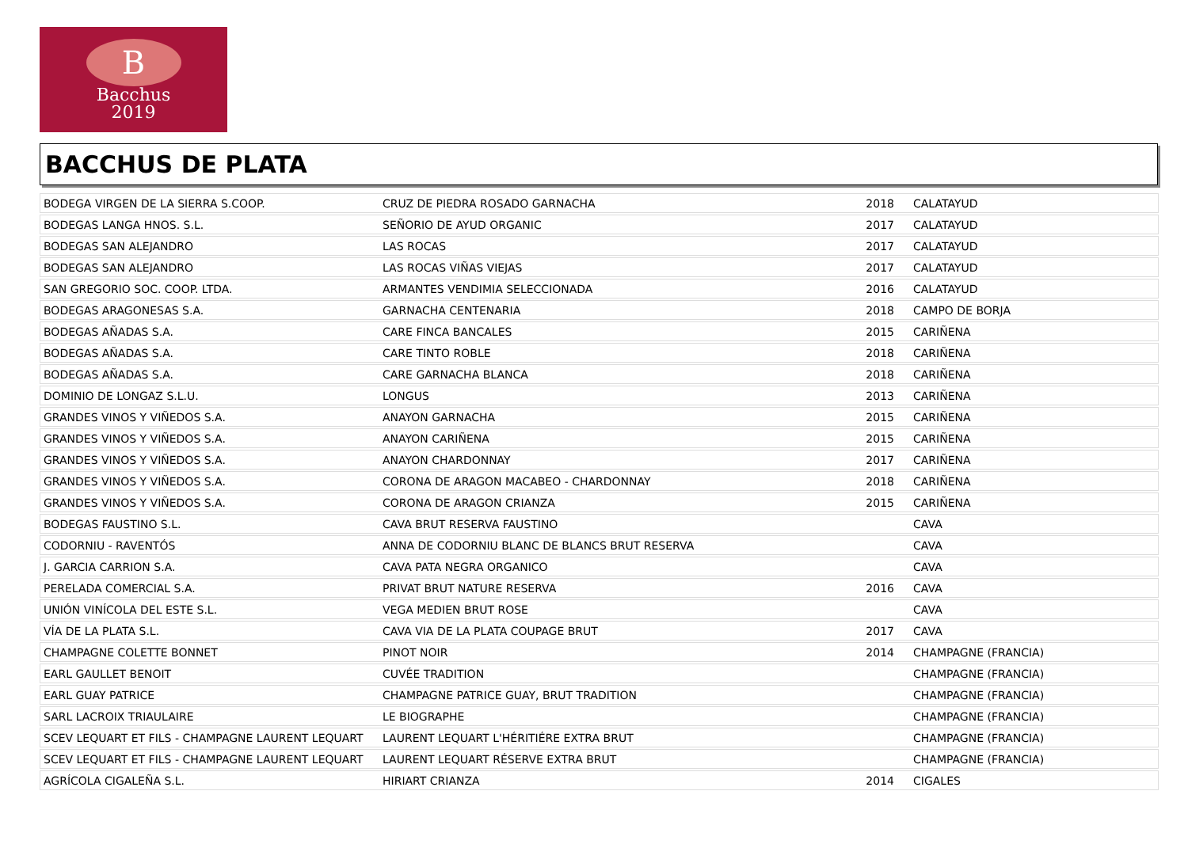B
Bacchus
2019
BACCHUS DE PLATA
| BODEGA VIRGEN DE LA SIERRA S.COOP. | CRUZ DE PIEDRA ROSADO GARNACHA | 2018 | CALATAYUD |
| BODEGAS LANGA HNOS. S.L. | SEÑORIO DE AYUD ORGANIC | 2017 | CALATAYUD |
| BODEGAS SAN ALEJANDRO | LAS ROCAS | 2017 | CALATAYUD |
| BODEGAS SAN ALEJANDRO | LAS ROCAS VIÑAS VIEJAS | 2017 | CALATAYUD |
| SAN GREGORIO SOC. COOP. LTDA. | ARMANTES VENDIMIA SELECCIONADA | 2016 | CALATAYUD |
| BODEGAS ARAGONESAS S.A. | GARNACHA CENTENARIA | 2018 | CAMPO DE BORJA |
| BODEGAS AÑADAS S.A. | CARE FINCA BANCALES | 2015 | CARIÑENA |
| BODEGAS AÑADAS S.A. | CARE TINTO ROBLE | 2018 | CARIÑENA |
| BODEGAS AÑADAS S.A. | CARE GARNACHA BLANCA | 2018 | CARIÑENA |
| DOMINIO DE LONGAZ S.L.U. | LONGUS | 2013 | CARIÑENA |
| GRANDES VINOS Y VIÑEDOS S.A. | ANAYON GARNACHA | 2015 | CARIÑENA |
| GRANDES VINOS Y VIÑEDOS S.A. | ANAYON CARIÑENA | 2015 | CARIÑENA |
| GRANDES VINOS Y VIÑEDOS S.A. | ANAYON CHARDONNAY | 2017 | CARIÑENA |
| GRANDES VINOS Y VIÑEDOS S.A. | CORONA DE ARAGON MACABEO - CHARDONNAY | 2018 | CARIÑENA |
| GRANDES VINOS Y VIÑEDOS S.A. | CORONA DE ARAGON CRIANZA | 2015 | CARIÑENA |
| BODEGAS FAUSTINO S.L. | CAVA BRUT RESERVA FAUSTINO | | CAVA |
| CODORNIU - RAVENTÓS | ANNA DE CODORNIU BLANC DE BLANCS BRUT RESERVA | | CAVA |
| J. GARCIA CARRION S.A. | CAVA PATA NEGRA ORGANICO | | CAVA |
| PERELADA COMERCIAL S.A. | PRIVAT BRUT NATURE RESERVA | 2016 | CAVA |
| UNIÓN VINÍCOLA DEL ESTE S.L. | VEGA MEDIEN BRUT ROSE | | CAVA |
| VÍA DE LA PLATA S.L. | CAVA VIA DE LA PLATA COUPAGE BRUT | 2017 | CAVA |
| CHAMPAGNE COLETTE BONNET | PINOT NOIR | 2014 | CHAMPAGNE (FRANCIA) |
| EARL GAULLET BENOIT | CUVÉE TRADITION | | CHAMPAGNE (FRANCIA) |
| EARL GUAY PATRICE | CHAMPAGNE PATRICE GUAY, BRUT TRADITION | | CHAMPAGNE (FRANCIA) |
| SARL LACROIX TRIAULAIRE | LE BIOGRAPHE | | CHAMPAGNE (FRANCIA) |
| SCEV LEQUART ET FILS - CHAMPAGNE LAURENT LEQUART | LAURENT LEQUART L'HÉRITIÉRE EXTRA BRUT | | CHAMPAGNE (FRANCIA) |
| SCEV LEQUART ET FILS - CHAMPAGNE LAURENT LEQUART | LAURENT LEQUART RÉSERVE EXTRA BRUT | | CHAMPAGNE (FRANCIA) |
| AGRÍCOLA CIGALEÑA S.L. | HIRIART CRIANZA | 2014 | CIGALES |